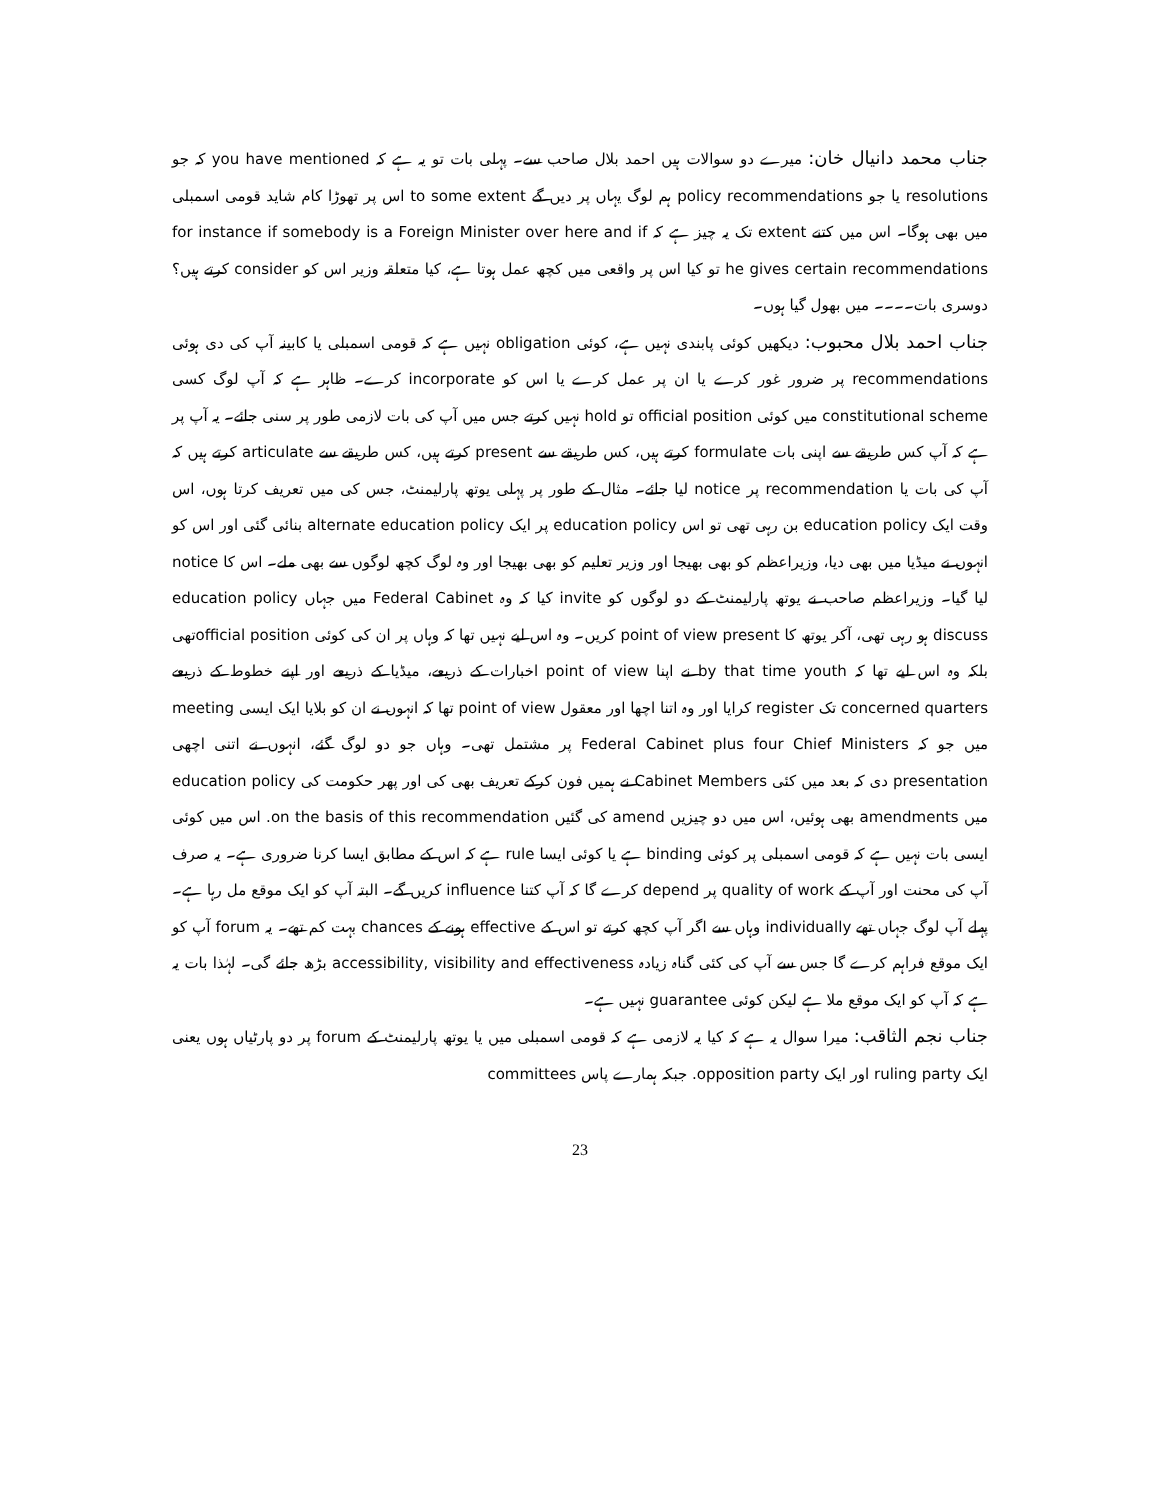جناب محمد دانیال خان: میرے دو سوالات ہیں احمد بلال صاحب سے۔ پہلی بات تو یہ ہے کہ you have mentioned کہ جو resolutions یا جو policy recommendations ہم لوگ یہاں پر دیں گے to some extent اس پر تھوڑا کام شاید قومی اسمبلی میں بھی ہوگا۔ اس میں کتنے extent تک یہ چیز ہے کہ for instance if somebody is a Foreign Minister over here and if he gives certain recommendations تو کیا اس پر واقعی میں کچھ عمل ہوتا ہے، کیا متعلقہ وزیر اس کو consider کرتے ہیں؟ دوسری بات۔۔۔۔ میں بھول گیا ہوں۔
جناب احمد بلال محبوب: دیکھیں کوئی پابندی نہیں ہے، کوئی obligation نہیں ہے کہ قومی اسمبلی یا کابینہ آپ کی دی ہوئی recommendations پر ضرور غور کرے یا ان پر عمل کرے یا اس کو incorporate کرے۔ ظاہر ہے کہ آپ لوگ کسی constitutional scheme میں کوئی official position تو hold نہیں کرتے جس میں آپ کی بات لازمی طور پر سنی جائے۔ یہ آپ پر ہے کہ آپ کس طریقے سے اپنی بات formulate کرتے ہیں، کس طریقے سے present کرتے ہیں، کس طریقے سے articulate کرتے ہیں کہ آپ کی بات یا recommendation پر notice لیا جائے۔ مثال کے طور پر پہلی یوتھ پارلیمنٹ، جس کی میں تعریف کرتا ہوں، اس وقت ایک education policy بن رہی تھی تو اس education policy پر ایک alternate education policy بنائی گئی اور اس کو انہوں نے میڈیا میں بھی دیا، وزیراعظم کو بھی بھیجا اور وزیر تعلیم کو بھی بھیجا اور وہ لوگ کچھ لوگوں سے بھی ملے۔ اس کا notice لیا گیا۔ وزیراعظم صاحب نے یوتھ پارلیمنٹ کے دو لوگوں کو invite کیا کہ وہ Federal Cabinet میں جہاں education policy discuss ہو رہی تھی، آکر یوتھ کا point of view present کریں۔ وہ اس لیے نہیں تھا کہ وہاں پر ان کی کوئی official positionتھی بلکہ وہ اس لیے تھا کہ by that time youth نے اپنا point of view اخبارات کے ذریعے، میڈیا کے ذریعے اور اپنے خطوط کے ذریعے concerned quarters تک register کرایا اور وہ اتنا اچھا اور معقول point of view تھا کہ انہوں نے ان کو بلایا ایک ایسی meeting میں جو کہ Federal Cabinet plus four Chief Ministers پر مشتمل تھی۔ وہاں جو دو لوگ گئے، انہوں نے اتنی اچھی presentation دی کہ بعد میں کئی Cabinet Members نے ہمیں فون کرکے تعریف بھی کی اور پھر حکومت کی education policy میں amendments بھی ہوئیں، اس میں دو چیزیں amend کی گئیں on the basis of this recommendation. اس میں کوئی ایسی بات نہیں ہے کہ قومی اسمبلی پر کوئی binding ہے یا کوئی ایسا rule ہے کہ اس کے مطابق ایسا کرنا ضروری ہے۔ یہ صرف آپ کی محنت اور آپ کے quality of work پر depend کرے گا کہ آپ کتنا influence کریں گے۔ البتہ آپ کو ایک موقع مل رہا ہے۔ پہلے آپ لوگ جہاں تھے individually وہاں سے اگر آپ کچھ کرتے تو اس کے effective ہونے کے chances بہت کم تھے۔ یہ forum آپ کو ایک موقع فراہم کرے گا جس سے آپ کی کئی گناہ زیادہ accessibility, visibility and effectiveness بڑھ جائے گی۔ لہٰذا بات یہ ہے کہ آپ کو ایک موقع ملا ہے لیکن کوئی guarantee نہیں ہے۔
جناب نجم الثاقب: میرا سوال یہ ہے کہ کیا یہ لازمی ہے کہ قومی اسمبلی میں یا یوتھ پارلیمنٹ کے forum پر دو پارٹیاں ہوں یعنی ایک ruling party اور ایک opposition party. جبکہ ہمارے پاس committees
23